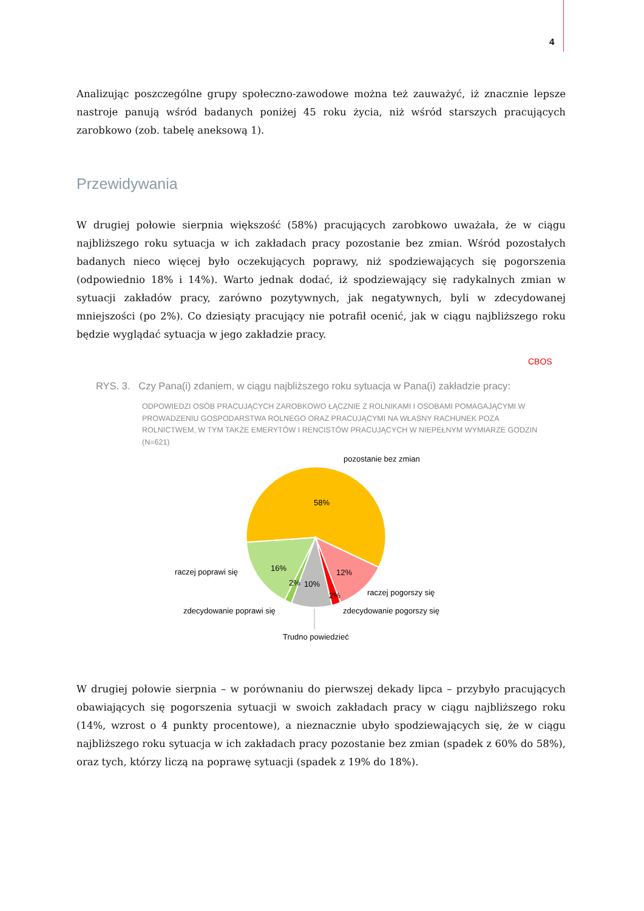4
Analizując poszczególne grupy społeczno-zawodowe można też zauważyć, iż znacznie lepsze nastroje panują wśród badanych poniżej 45 roku życia, niż wśród starszych pracujących zarobkowo (zob. tabelę aneksową 1).
Przewidywania
W drugiej połowie sierpnia większość (58%) pracujących zarobkowo uważała, że w ciągu najbliższego roku sytuacja w ich zakładach pracy pozostanie bez zmian. Wśród pozostałych badanych nieco więcej było oczekujących poprawy, niż spodziewających się pogorszenia (odpowiednio 18% i 14%). Warto jednak dodać, iż spodziewający się radykalnych zmian w sytuacji zakładów pracy, zarówno pozytywnych, jak negatywnych, byli w zdecydowanej mniejszości (po 2%). Co dziesiąty pracujący nie potrafił ocenić, jak w ciągu najbliższego roku będzie wyglądać sytuacja w jego zakładzie pracy.
CBOS
RYS. 3. Czy Pana(i) zdaniem, w ciągu najbliższego roku sytuacja w Pana(i) zakładzie pracy:
ODPOWIEDZI OSÓB PRACUJĄCYCH ZAROBKOWO ŁĄCZNIE Z ROLNIKAMI I OSOBAMI POMAGAJĄCYMI W PROWADZENIU GOSPODARSTWA ROLNEGO ORAZ PRACUJĄCYMI NA WŁASNY RACHUNEK POZA ROLNICTWEM, W TYM TAKŻE EMERYTÓW I RENCISTÓW PRACUJĄCYCH W NIEPEŁNYM WYMIARZE GODZIN (N=621)
58%
12%
16%
2%
10%
2%
pozostanie bez zmian
raczej poprawi się
zdecydowanie poprawi się
raczej pogorszy się
zdecydowanie pogorszy się
Trudno powiedzieć
W drugiej połowie sierpnia – w porównaniu do pierwszej dekady lipca – przybyło pracujących obawiających się pogorszenia sytuacji w swoich zakładach pracy w ciągu najbliższego roku (14%, wzrost o 4 punkty procentowe), a nieznacznie ubyło spodziewających się, że w ciągu najbliższego roku sytuacja w ich zakładach pracy pozostanie bez zmian (spadek z 60% do 58%), oraz tych, którzy liczą na poprawę sytuacji (spadek z 19% do 18%).